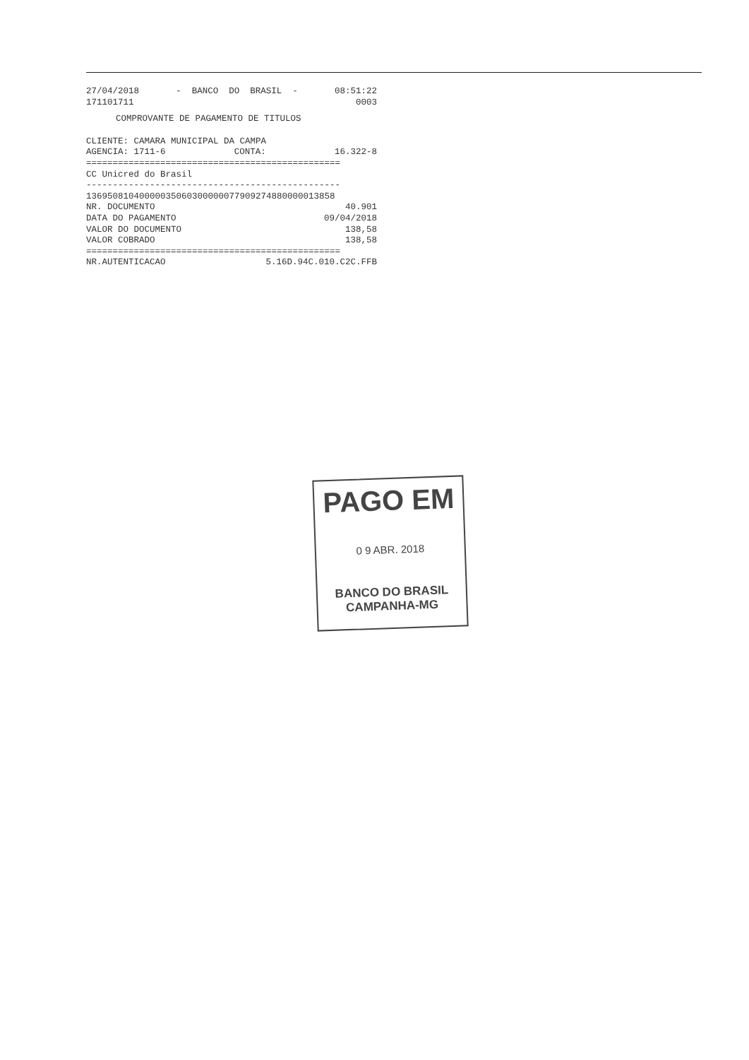27/04/2018 - BANCO DO BRASIL - 08:51:22
171101711 0003
COMPROVANTE DE PAGAMENTO DE TITULOS
CLIENTE: CAMARA MUNICIPAL DA CAMPA
AGENCIA: 1711-6 CONTA: 16.322-8
================================================
CC Unicred do Brasil
------------------------------------------------
13695081040000035060300000077909274880000013858
NR. DOCUMENTO 40.901
DATA DO PAGAMENTO 09/04/2018
VALOR DO DOCUMENTO 138,58
VALOR COBRADO 138,58
================================================
NR.AUTENTICACAO 5.16D.94C.010.C2C.FFB
PAGO EM
0 9 ABR. 2018
BANCO DO BRASIL
CAMPANHA-MG